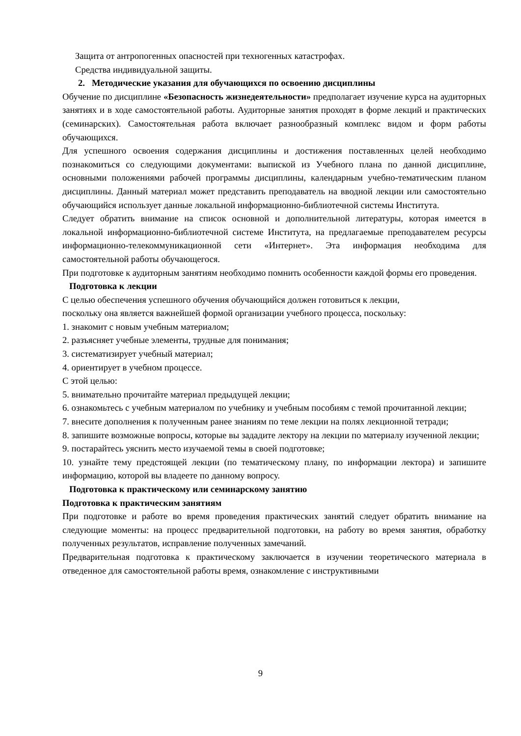Защита от антропогенных опасностей при техногенных катастрофах.
Средства индивидуальной защиты.
2. Методические указания для обучающихся по освоению дисциплины
Обучение по дисциплине «Безопасность жизнедеятельности» предполагает изучение курса на аудиторных занятиях и в ходе самостоятельной работы. Аудиторные занятия проходят в форме лекций и практических (семинарских). Самостоятельная работа включает разнообразный комплекс видом и форм работы обучающихся.
Для успешного освоения содержания дисциплины и достижения поставленных целей необходимо познакомиться со следующими документами: выпиской из Учебного плана по данной дисциплине, основными положениями рабочей программы дисциплины, календарным учебно-тематическим планом дисциплины. Данный материал может представить преподаватель на вводной лекции или самостоятельно обучающийся использует данные локальной информационно-библиотечной системы Института.
Следует обратить внимание на список основной и дополнительной литературы, которая имеется в локальной информационно-библиотечной системе Института, на предлагаемые преподавателем ресурсы информационно-телекоммуникационной сети «Интернет». Эта информация необходима для самостоятельной работы обучающегося.
При подготовке к аудиторным занятиям необходимо помнить особенности каждой формы его проведения.
Подготовка к лекции
С целью обеспечения успешного обучения обучающийся должен готовиться к лекции,
поскольку она является важнейшей формой организации учебного процесса, поскольку:
1. знакомит с новым учебным материалом;
2. разъясняет учебные элементы, трудные для понимания;
3. систематизирует учебный материал;
4. ориентирует в учебном процессе.
С этой целью:
5. внимательно прочитайте материал предыдущей лекции;
6. ознакомьтесь с учебным материалом по учебнику и учебным пособиям с темой прочитанной лекции;
7. внесите дополнения к полученным ранее знаниям по теме лекции на полях лекционной тетради;
8. запишите возможные вопросы, которые вы зададите лектору на лекции по материалу изученной лекции;
9. постарайтесь уяснить место изучаемой темы в своей подготовке;
10. узнайте тему предстоящей лекции (по тематическому плану, по информации лектора) и запишите информацию, которой вы владеете по данному вопросу.
Подготовка к практическому или семинарскому занятию
Подготовка к практическим занятиям
При подготовке и работе во время проведения практических занятий следует обратить внимание на следующие моменты: на процесс предварительной подготовки, на работу во время занятия, обработку полученных результатов, исправление полученных замечаний.
Предварительная подготовка к практическому заключается в изучении теоретического материала в отведенное для самостоятельной работы время, ознакомление с инструктивными
9